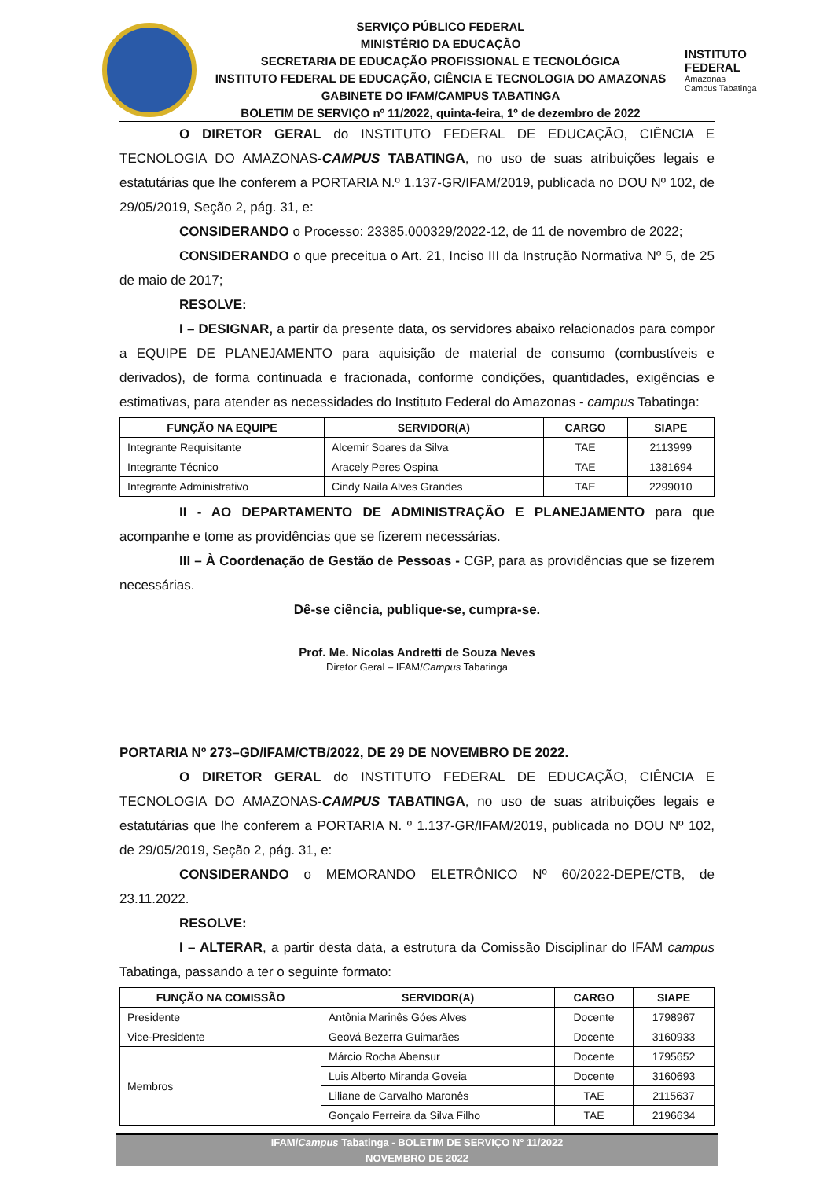SERVIÇO PÚBLICO FEDERAL
MINISTÉRIO DA EDUCAÇÃO
SECRETARIA DE EDUCAÇÃO PROFISSIONAL E TECNOLÓGICA
INSTITUTO FEDERAL DE EDUCAÇÃO, CIÊNCIA E TECNOLOGIA DO AMAZONAS
GABINETE DO IFAM/CAMPUS TABATINGA
BOLETIM DE SERVIÇO nº 11/2022, quinta-feira, 1º de dezembro de 2022
INSTITUTO FEDERAL
Amazonas
Campus Tabatinga
O DIRETOR GERAL do INSTITUTO FEDERAL DE EDUCAÇÃO, CIÊNCIA E TECNOLOGIA DO AMAZONAS-CAMPUS TABATINGA, no uso de suas atribuições legais e estatutárias que lhe conferem a PORTARIA N.º 1.137-GR/IFAM/2019, publicada no DOU Nº 102, de 29/05/2019, Seção 2, pág. 31, e:
CONSIDERANDO o Processo: 23385.000329/2022-12, de 11 de novembro de 2022;
CONSIDERANDO o que preceitua o Art. 21, Inciso III da Instrução Normativa Nº 5, de 25 de maio de 2017;
RESOLVE:
I – DESIGNAR, a partir da presente data, os servidores abaixo relacionados para compor a EQUIPE DE PLANEJAMENTO para aquisição de material de consumo (combustíveis e derivados), de forma continuada e fracionada, conforme condições, quantidades, exigências e estimativas, para atender as necessidades do Instituto Federal do Amazonas - campus Tabatinga:
| FUNÇÃO NA EQUIPE | SERVIDOR(A) | CARGO | SIAPE |
| --- | --- | --- | --- |
| Integrante Requisitante | Alcemir Soares da Silva | TAE | 2113999 |
| Integrante Técnico | Aracely Peres Ospina | TAE | 1381694 |
| Integrante Administrativo | Cindy Naila Alves Grandes | TAE | 2299010 |
II - AO DEPARTAMENTO DE ADMINISTRAÇÃO E PLANEJAMENTO para que acompanhe e tome as providências que se fizerem necessárias.
III – À Coordenação de Gestão de Pessoas - CGP, para as providências que se fizerem necessárias.
Dê-se ciência, publique-se, cumpra-se.
Prof. Me. Nícolas Andretti de Souza Neves
Diretor Geral – IFAM/Campus Tabatinga
PORTARIA Nº 273–GD/IFAM/CTB/2022, DE 29 DE NOVEMBRO DE 2022.
O DIRETOR GERAL do INSTITUTO FEDERAL DE EDUCAÇÃO, CIÊNCIA E TECNOLOGIA DO AMAZONAS-CAMPUS TABATINGA, no uso de suas atribuições legais e estatutárias que lhe conferem a PORTARIA N. º 1.137-GR/IFAM/2019, publicada no DOU Nº 102, de 29/05/2019, Seção 2, pág. 31, e:
CONSIDERANDO o MEMORANDO ELETRÔNICO Nº 60/2022-DEPE/CTB, de 23.11.2022.
RESOLVE:
I – ALTERAR, a partir desta data, a estrutura da Comissão Disciplinar do IFAM campus Tabatinga, passando a ter o seguinte formato:
| FUNÇÃO NA COMISSÃO | SERVIDOR(A) | CARGO | SIAPE |
| --- | --- | --- | --- |
| Presidente | Antônia Marinês Góes Alves | Docente | 1798967 |
| Vice-Presidente | Geová Bezerra Guimarães | Docente | 3160933 |
| Membros | Márcio Rocha Abensur | Docente | 1795652 |
| | Luis Alberto Miranda Goveia | Docente | 3160693 |
| | Liliane de Carvalho Maronês | TAE | 2115637 |
| | Gonçalo Ferreira da Silva Filho | TAE | 2196634 |
IFAM/Campus Tabatinga - BOLETIM DE SERVIÇO N° 11/2022
NOVEMBRO DE 2022